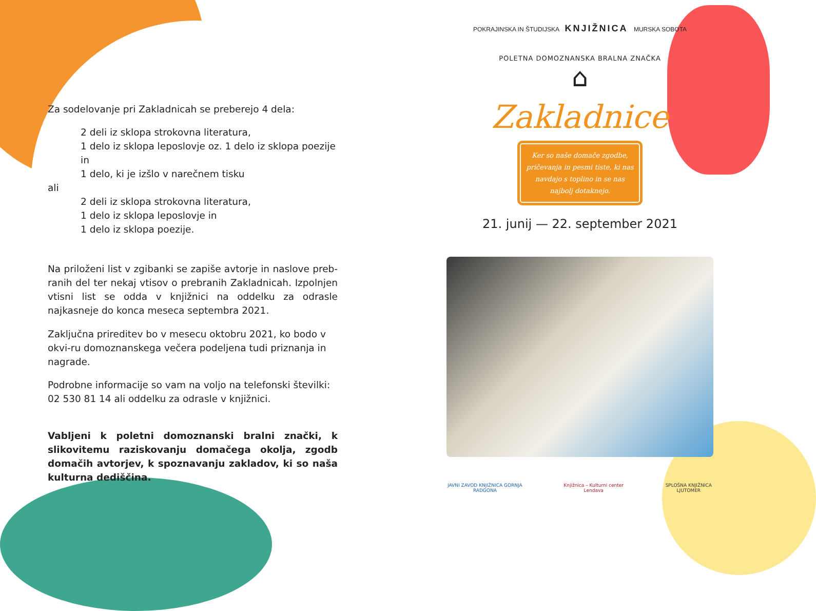Za sodelovanje pri Zakladnicah se preberejo 4 dela:
2 deli iz sklopa strokovna literatura,
1 delo iz sklopa leposlovje oz. 1 delo iz sklopa poezije in
1 delo, ki je izšlo v narečnem tisku
ali
2 deli iz sklopa strokovna literatura,
1 delo iz sklopa leposlovje in
1 delo iz sklopa poezije.
Na priloženi list v zgibanki se zapiše avtorje in naslove preb-ranih del ter nekaj vtisov o prebranih Zakladnicah. Izpolnjen vtisni list se odda v knjižnici na oddelku za odrasle najkasneje do konca meseca septembra 2021.
Zaključna prireditev bo v mesecu oktobru 2021, ko bodo v okvi-ru domoznanskega večera podeljena tudi priznanja in nagrade.
Podrobne informacije so vam na voljo na telefonski številki: 02 530 81 14 ali oddelku za odrasle v knjižnici.
Vabljeni k poletni domoznanski bralni znački, k slikovitemu raziskovanju domačega okolja, zgodb domačih avtorjev, k spoznavanju zakladov, ki so naša kulturna dediščina.
POKRAJINSKA IN ŠTUDIJSKA KNJIŽNICA MURSKA SOBOTA
POLETNA DOMOZNANSKA BRALNA ZNAČKA
⌂
Zakladnice
Ker so naše domače zgodbe, pričevanja in pesmi tiste, ki nas navdajo s toplino in se nas najbolj dotaknejo.
21. junij — 22. september 2021
JAVNI ZAVOD KNJIŽNICA GORNJA RADGONA Knjižnica – Kulturni center Lendava SPLOŠNA KNJIŽNICA LJUTOMER